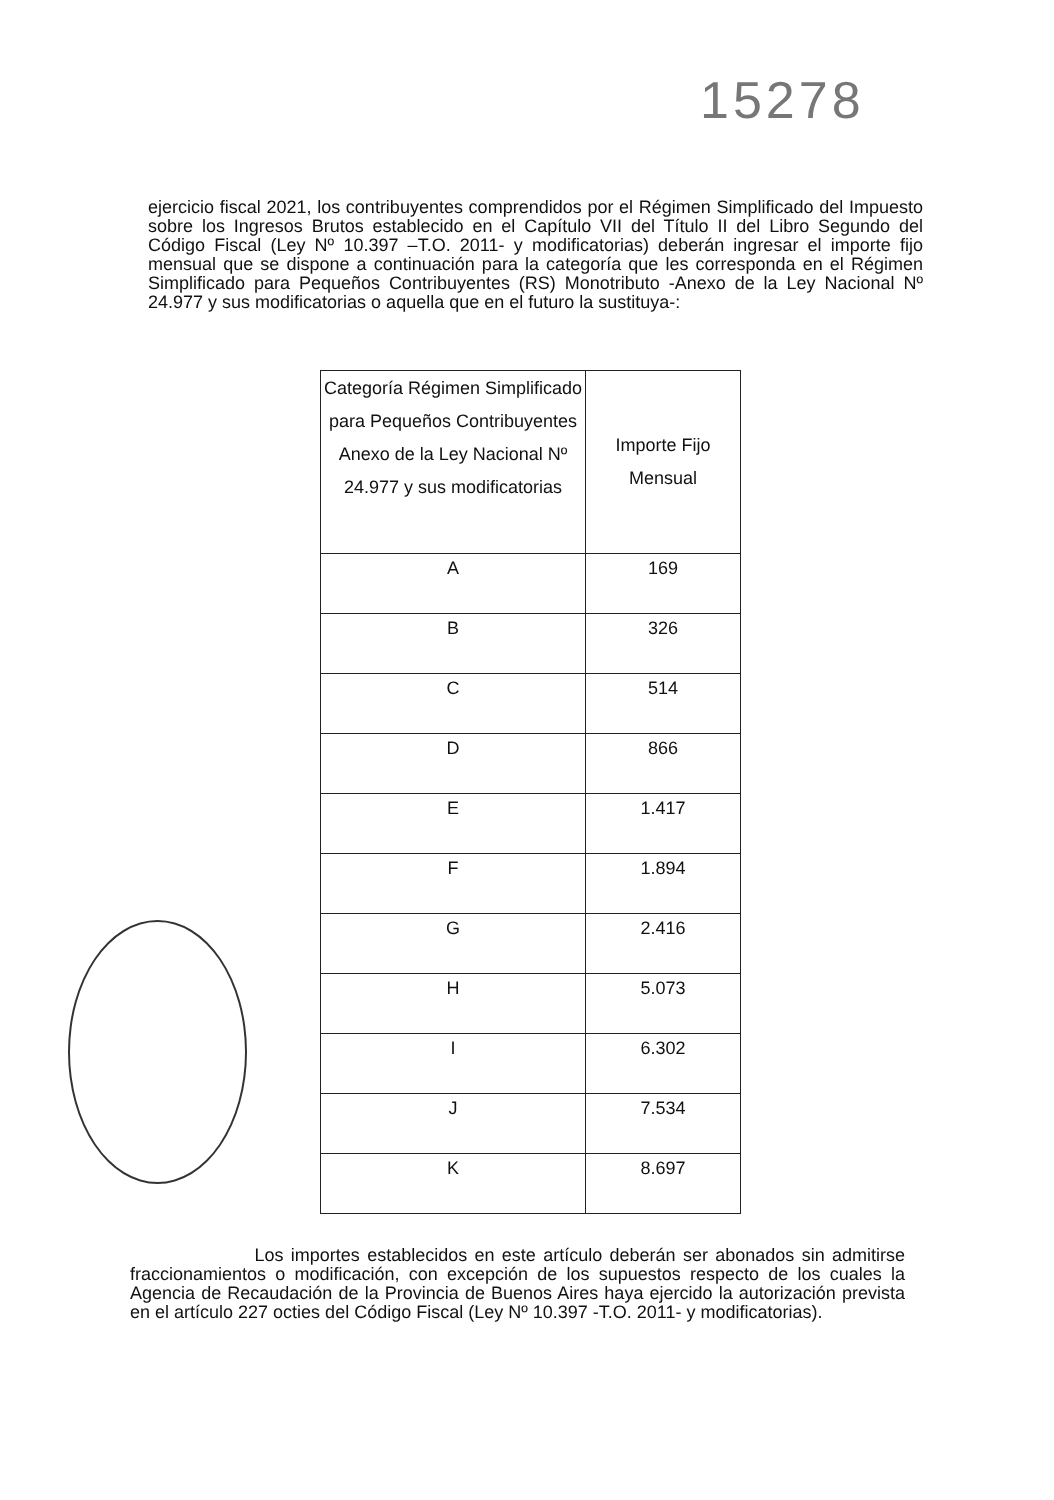15278
ejercicio fiscal 2021, los contribuyentes comprendidos por el Régimen Simplificado del Impuesto sobre los Ingresos Brutos establecido en el Capítulo VII del Título II del Libro Segundo del Código Fiscal (Ley Nº 10.397 –T.O. 2011- y modificatorias) deberán ingresar el importe fijo mensual que se dispone a continuación para la categoría que les corresponda en el Régimen Simplificado para Pequeños Contribuyentes (RS) Monotributo -Anexo de la Ley Nacional Nº 24.977 y sus modificatorias o aquella que en el futuro la sustituya-:
| Categoría Régimen Simplificado para Pequeños Contribuyentes Anexo de la Ley Nacional Nº 24.977 y sus modificatorias | Importe Fijo Mensual |
| --- | --- |
| A | 169 |
| B | 326 |
| C | 514 |
| D | 866 |
| E | 1.417 |
| F | 1.894 |
| G | 2.416 |
| H | 5.073 |
| I | 6.302 |
| J | 7.534 |
| K | 8.697 |
Los importes establecidos en este artículo deberán ser abonados sin admitirse fraccionamientos o modificación, con excepción de los supuestos respecto de los cuales la Agencia de Recaudación de la Provincia de Buenos Aires haya ejercido la autorización prevista en el artículo 227 octies del Código Fiscal (Ley Nº 10.397 -T.O. 2011- y modificatorias).